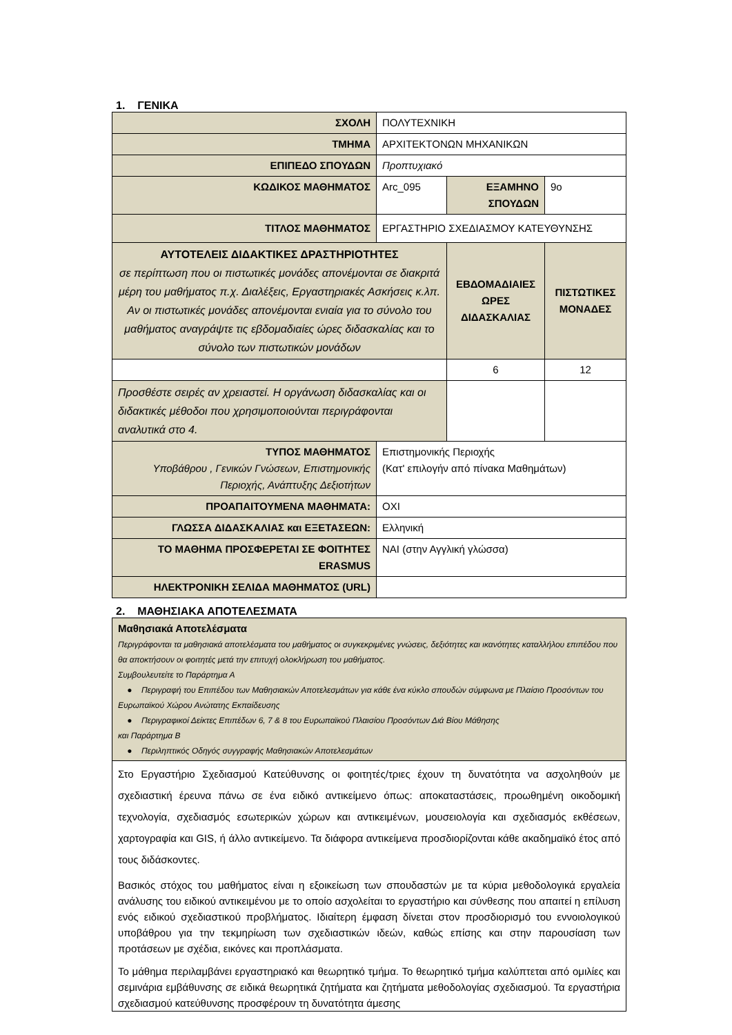1. ΓΕΝΙΚΑ
| ΣΧΟΛΗ | ΠΟΛΥΤΕΧΝΙΚΗ | | |
| ΤΜΗΜΑ | ΑΡΧΙΤΕΚΤΟΝΩΝ ΜΗΧΑΝΙΚΩΝ | | |
| ΕΠΙΠΕΔΟ ΣΠΟΥΔΩΝ | Προπτυχιακό | | |
| ΚΩΔΙΚΟΣ ΜΑΘΗΜΑΤΟΣ | Arc_095 | ΕΞΑΜΗΝΟ ΣΠΟΥΔΩΝ | 9ο |
| ΤΙΤΛΟΣ ΜΑΘΗΜΑΤΟΣ | ΕΡΓΑΣΤΗΡΙΟ ΣΧΕΔΙΑΣΜΟΥ ΚΑΤΕΥΘΥΝΣΗΣ | | |
| ΑΥΤΟΤΕΛΕΙΣ ΔΙΔΑΚΤΙΚΕΣ ΔΡΑΣΤΗΡΙΟΤΗΤΕΣ σε περίπτωση που οι πιστωτικές μονάδες απονέμονται σε διακριτά μέρη του μαθήματος π.χ. Διαλέξεις, Εργαστηριακές Ασκήσεις κ.λπ. Αν οι πιστωτικές μονάδες απονέμονται ενιαία για το σύνολο του μαθήματος αναγράψτε τις εβδομαδιαίες ώρες διδασκαλίας και το σύνολο των πιστωτικών μονάδων | | ΕΒΔΟΜΑΔΙΑΙΕΣ ΩΡΕΣ ΔΙΔΑΣΚΑΛΙΑΣ | ΠΙΣΤΩΤΙΚΕΣ ΜΟΝΑΔΕΣ |
| | | 6 | 12 |
| Προσθέστε σειρές αν χρειαστεί. Η οργάνωση διδασκαλίας και οι διδακτικές μέθοδοι που χρησιμοποιούνται περιγράφονται αναλυτικά στο 4. | | | |
| ΤΥΠΟΣ ΜΑΘΗΜΑΤΟΣ Υποβάθρου , Γενικών Γνώσεων, Επιστημονικής Περιοχής, Ανάπτυξης Δεξιοτήτων | Επιστημονικής Περιοχής (Κατ' επιλογήν από πίνακα Μαθημάτων) | | |
| ΠΡΟΑΠΑΙΤΟΥΜΕΝΑ ΜΑΘΗΜΑΤΑ: | ΟΧΙ | | |
| ΓΛΩΣΣΑ ΔΙΔΑΣΚΑΛΙΑΣ και ΕΞΕΤΑΣΕΩΝ: | Ελληνική | | |
| ΤΟ ΜΑΘΗΜΑ ΠΡΟΣΦΕΡΕΤΑΙ ΣΕ ΦΟΙΤΗΤΕΣ ERASMUS | ΝΑΙ (στην Αγγλική γλώσσα) | | |
| ΗΛΕΚΤΡΟΝΙΚΗ ΣΕΛΙΔΑ ΜΑΘΗΜΑΤΟΣ (URL) | | | |
2. ΜΑΘΗΣΙΑΚΑ ΑΠΟΤΕΛΕΣΜΑΤΑ
| Μαθησιακά Αποτελέσματα Περιγράφονται τα μαθησιακά αποτελέσματα του μαθήματος οι συγκεκριμένες γνώσεις, δεξιότητες και ικανότητες καταλλήλου επιπέδου που θα αποκτήσουν οι φοιτητές μετά την επιτυχή ολοκλήρωση του μαθήματος. Συμβουλευτείτε το Παράρτημα Α ● Περιγραφή του Επιπέδου των Μαθησιακών Αποτελεσμάτων για κάθε ένα κύκλο σπουδών σύμφωνα με Πλαίσιο Προσόντων του Ευρωπαϊκού Χώρου Ανώτατης Εκπαίδευσης ● Περιγραφικοί Δείκτες Επιπέδων 6, 7 & 8 του Ευρωπαϊκού Πλαισίου Προσόντων Διά Βίου Μάθησης και Παράρτημα Β ● Περιληπτικός Οδηγός συγγραφής Μαθησιακών Αποτελεσμάτων |
| Στο Εργαστήριο Σχεδιασμού Κατεύθυνσης οι φοιτητές/τριες έχουν τη δυνατότητα να ασχοληθούν με σχεδιαστική έρευνα πάνω σε ένα ειδικό αντικείμενο όπως: αποκαταστάσεις, προωθημένη οικοδομική τεχνολογία, σχεδιασμός εσωτερικών χώρων και αντικειμένων, μουσειολογία και σχεδιασμός εκθέσεων, χαρτογραφία και GIS, ή άλλο αντικείμενο. Τα διάφορα αντικείμενα προσδιορίζονται κάθε ακαδημαϊκό έτος από τους διδάσκοντες. Βασικός στόχος του μαθήματος είναι η εξοικείωση των σπουδαστών με τα κύρια μεθοδολογικά εργαλεία ανάλυσης του ειδικού αντικειμένου με το οποίο ασχολείται το εργαστήριο και σύνθεσης που απαιτεί η επίλυση ενός ειδικού σχεδιαστικού προβλήματος. Ιδιαίτερη έμφαση δίνεται στον προσδιορισμό του εννοιολογικού υποβάθρου για την τεκμηρίωση των σχεδιαστικών ιδεών, καθώς επίσης και στην παρουσίαση των προτάσεων με σχέδια, εικόνες και προπλάσματα. Το μάθημα περιλαμβάνει εργαστηριακό και θεωρητικό τμήμα. Το θεωρητικό τμήμα καλύπτεται από ομιλίες και σεμινάρια εμβάθυνσης σε ειδικά θεωρητικά ζητήματα και ζητήματα μεθοδολογίας σχεδιασμού. Τα εργαστήρια σχεδιασμού κατεύθυνσης προσφέρουν τη δυνατότητα άμεσης |